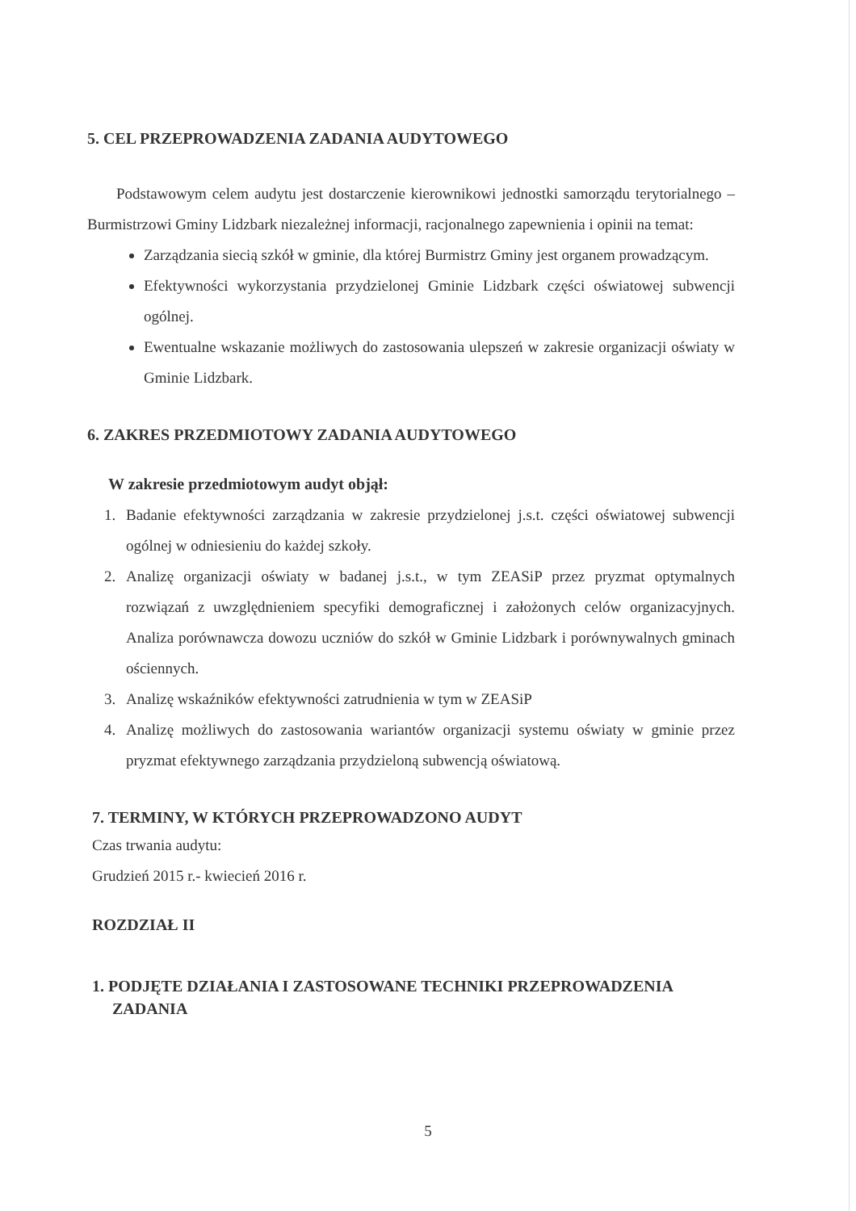5. CEL PRZEPROWADZENIA ZADANIA AUDYTOWEGO
Podstawowym celem audytu jest dostarczenie kierownikowi jednostki samorządu terytorialnego – Burmistrzowi Gminy Lidzbark niezależnej informacji, racjonalnego zapewnienia i opinii na temat:
Zarządzania siecią szkół w gminie, dla której Burmistrz Gminy jest organem prowadzącym.
Efektywności wykorzystania przydzielonej Gminie Lidzbark części oświatowej subwencji ogólnej.
Ewentualne wskazanie możliwych do zastosowania ulepszeń w zakresie organizacji oświaty w Gminie Lidzbark.
6. ZAKRES PRZEDMIOTOWY ZADANIA AUDYTOWEGO
W zakresie przedmiotowym audyt objął:
1. Badanie efektywności zarządzania w zakresie przydzielonej j.s.t. części oświatowej subwencji ogólnej w odniesieniu do każdej szkoły.
2. Analizę organizacji oświaty w badanej j.s.t., w tym ZEASiP przez pryzmat optymalnych rozwiązań z uwzględnieniem specyfiki demograficznej i założonych celów organizacyjnych. Analiza porównawcza dowozu uczniów do szkół w Gminie Lidzbark i porównywalnych gminach ościennych.
3. Analizę wskaźników efektywności zatrudnienia w tym w ZEASiP
4. Analizę możliwych do zastosowania wariantów organizacji systemu oświaty w gminie przez pryzmat efektywnego zarządzania przydzieloną subwencją oświatową.
7. TERMINY, W KTÓRYCH PRZEPROWADZONO AUDYT
Czas trwania audytu:
Grudzień 2015 r.- kwiecień 2016 r.
ROZDZIAŁ II
1. PODJĘTE DZIAŁANIA I ZASTOSOWANE TECHNIKI PRZEPROWADZENIA
ZADANIA
5